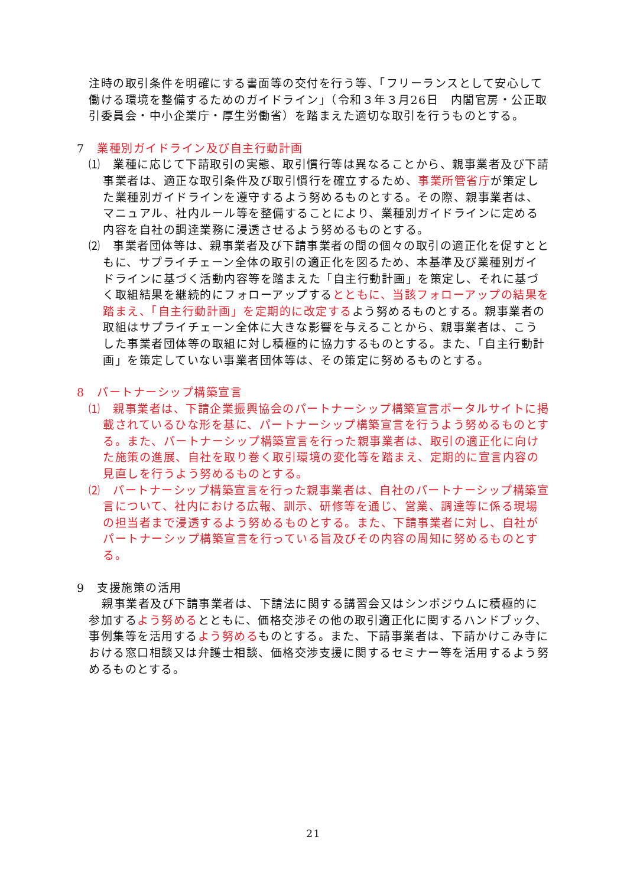注時の取引条件を明確にする書面等の交付を行う等、「フリーランスとして安心して働ける環境を整備するためのガイドライン」（令和３年３月26日　内閣官房・公正取引委員会・中小企業庁・厚生労働省）を踏まえた適切な取引を行うものとする。
7　業種別ガイドライン及び自主行動計画
⑴　業種に応じて下請取引の実態、取引慣行等は異なることから、親事業者及び下請事業者は、適正な取引条件及び取引慣行を確立するため、事業所管省庁が策定した業種別ガイドラインを遵守するよう努めるものとする。その際、親事業者は、マニュアル、社内ルール等を整備することにより、業種別ガイドラインに定める内容を自社の調達業務に浸透させるよう努めるものとする。
⑵　事業者団体等は、親事業者及び下請事業者の間の個々の取引の適正化を促すとともに、サプライチェーン全体の取引の適正化を図るため、本基準及び業種別ガイドラインに基づく活動内容等を踏まえた「自主行動計画」を策定し、それに基づく取組結果を継続的にフォローアップするとともに、当該フォローアップの結果を踏まえ、「自主行動計画」を定期的に改定するよう努めるものとする。親事業者の取組はサプライチェーン全体に大きな影響を与えることから、親事業者は、こうした事業者団体等の取組に対し積極的に協力するものとする。また、「自主行動計画」を策定していない事業者団体等は、その策定に努めるものとする。
8　パートナーシップ構築宣言
⑴　親事業者は、下請企業振興協会のパートナーシップ構築宣言ポータルサイトに掲載されているひな形を基に、パートナーシップ構築宣言を行うよう努めるものとする。また、パートナーシップ構築宣言を行った親事業者は、取引の適正化に向けた施策の進展、自社を取り巻く取引環境の変化等を踏まえ、定期的に宣言内容の見直しを行うよう努めるものとする。
⑵　パートナーシップ構築宣言を行った親事業者は、自社のパートナーシップ構築宣言について、社内における広報、訓示、研修等を通じ、営業、調達等に係る現場の担当者まで浸透するよう努めるものとする。また、下請事業者に対し、自社がパートナーシップ構築宣言を行っている旨及びその内容の周知に努めるものとする。
9　支援施策の活用
親事業者及び下請事業者は、下請法に関する講習会又はシンポジウムに積極的に参加するよう努めるとともに、価格交渉その他の取引適正化に関するハンドブック、事例集等を活用するよう努めるものとする。また、下請事業者は、下請かけこみ寺における窓口相談又は弁護士相談、価格交渉支援に関するセミナー等を活用するよう努めるものとする。
21